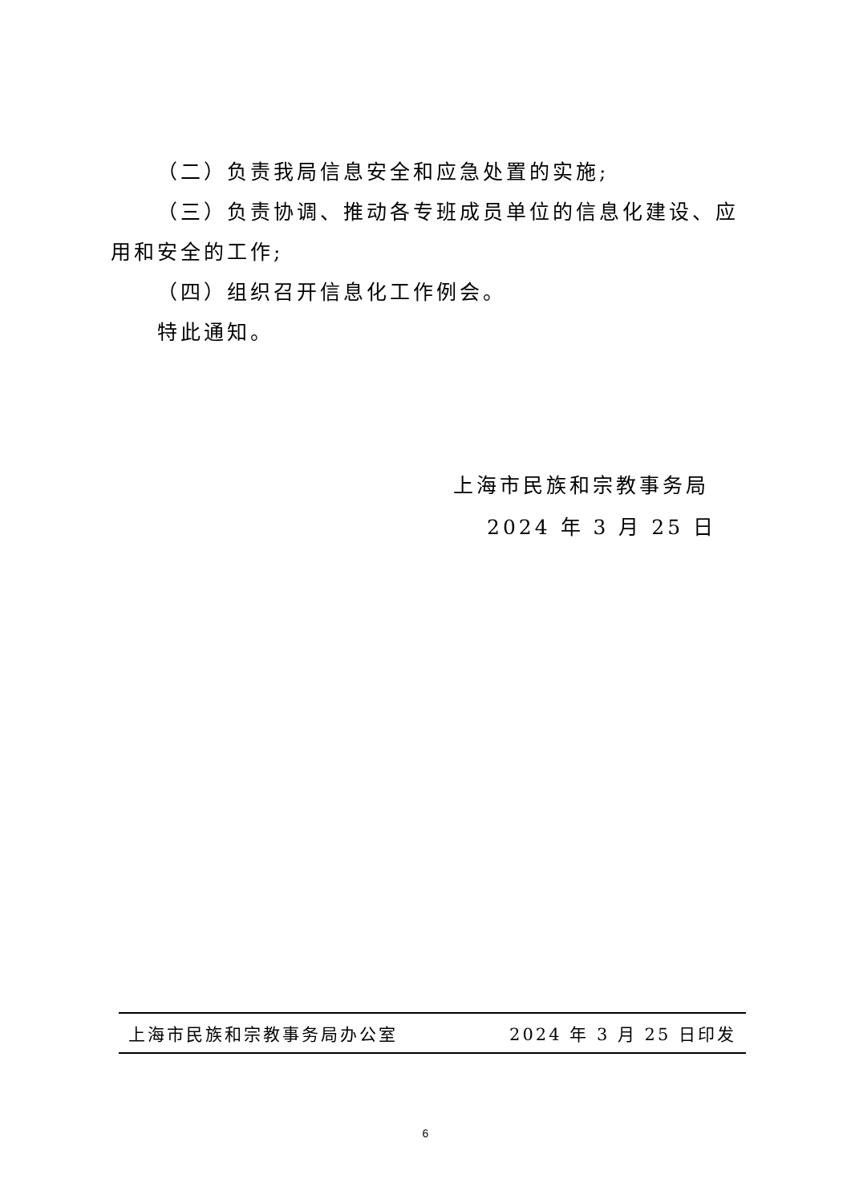（二）负责我局信息安全和应急处置的实施;
（三）负责协调、推动各专班成员单位的信息化建设、应用和安全的工作;
（四）组织召开信息化工作例会。
特此通知。
上海市民族和宗教事务局
2024 年 3 月 25 日
上海市民族和宗教事务局办公室 2024 年 3 月 25 日印发
6